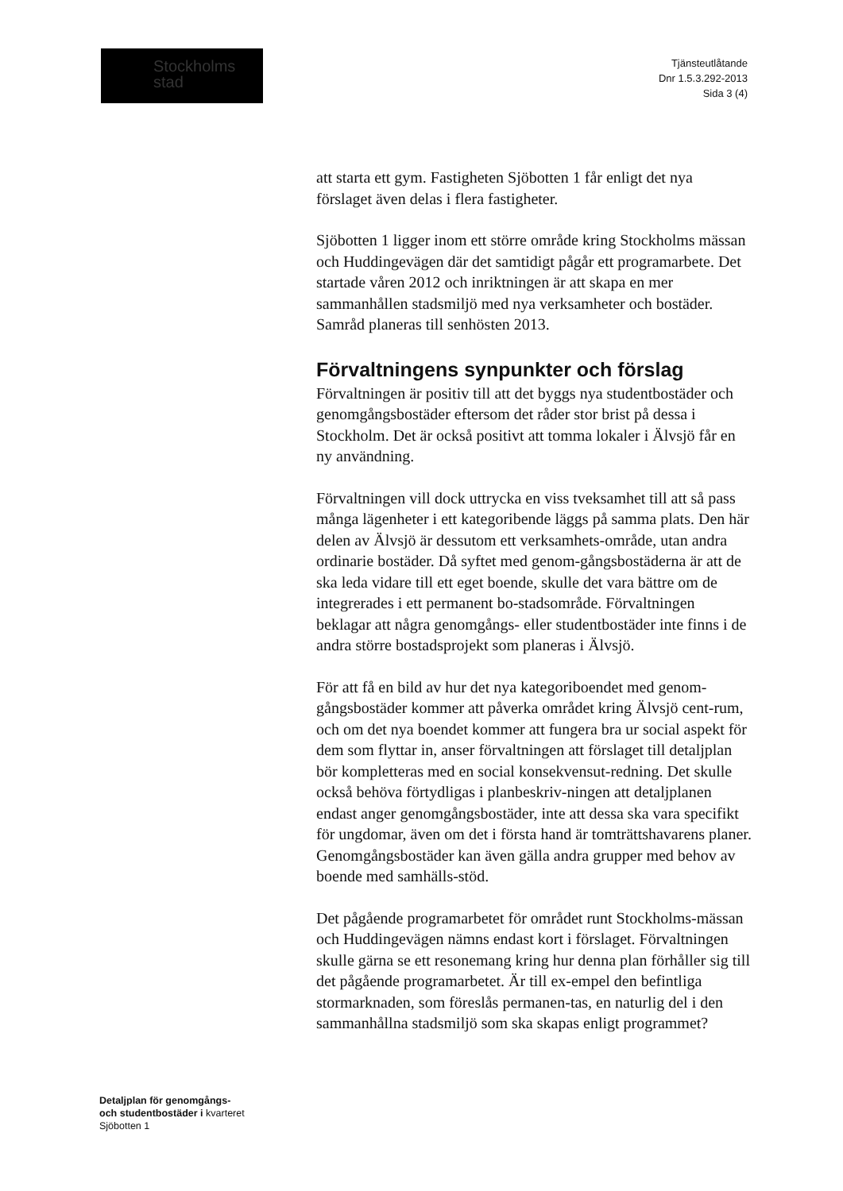Stockholms
stad
Tjänsteutlåtande
Dnr 1.5.3.292-2013
Sida 3 (4)
att starta ett gym. Fastigheten Sjöbotten 1 får enligt det nya förslaget även delas i flera fastigheter.
Sjöbotten 1 ligger inom ett större område kring Stockholms mässan och Huddingevägen där det samtidigt pågår ett programarbete. Det startade våren 2012 och inriktningen är att skapa en mer sammanhållen stadsmiljö med nya verksamheter och bostäder. Samråd planeras till senhösten 2013.
Förvaltningens synpunkter och förslag
Förvaltningen är positiv till att det byggs nya studentbostäder och genomgångsbostäder eftersom det råder stor brist på dessa i Stockholm. Det är också positivt att tomma lokaler i Älvsjö får en ny användning.
Förvaltningen vill dock uttrycka en viss tveksamhet till att så pass många lägenheter i ett kategoribende läggs på samma plats. Den här delen av Älvsjö är dessutom ett verksamhets-område, utan andra ordinarie bostäder. Då syftet med genom-gångsbostäderna är att de ska leda vidare till ett eget boende, skulle det vara bättre om de integrerades i ett permanent bo-stadsområde. Förvaltningen beklagar att några genomgångs- eller studentbostäder inte finns i de andra större bostadsprojekt som planeras i Älvsjö.
För att få en bild av hur det nya kategoriboendet med genom-gångsbostäder kommer att påverka området kring Älvsjö cent-rum, och om det nya boendet kommer att fungera bra ur social aspekt för dem som flyttar in, anser förvaltningen att förslaget till detaljplan bör kompletteras med en social konsekvensut-redning. Det skulle också behöva förtydligas i planbeskriv-ningen att detaljplanen endast anger genomgångsbostäder, inte att dessa ska vara specifikt för ungdomar, även om det i första hand är tomträttshavarens planer. Genomgångsbostäder kan även gälla andra grupper med behov av boende med samhälls-stöd.
Det pågående programarbetet för området runt Stockholms-mässan och Huddingevägen nämns endast kort i förslaget. Förvaltningen skulle gärna se ett resonemang kring hur denna plan förhåller sig till det pågående programarbetet. Är till ex-empel den befintliga stormarknaden, som föreslås permanen-tas, en naturlig del i den sammanhållna stadsmiljö som ska skapas enligt programmet?
Detaljplan för genomgångs-
och studentbostäder i kvarteret
Sjöbotten 1